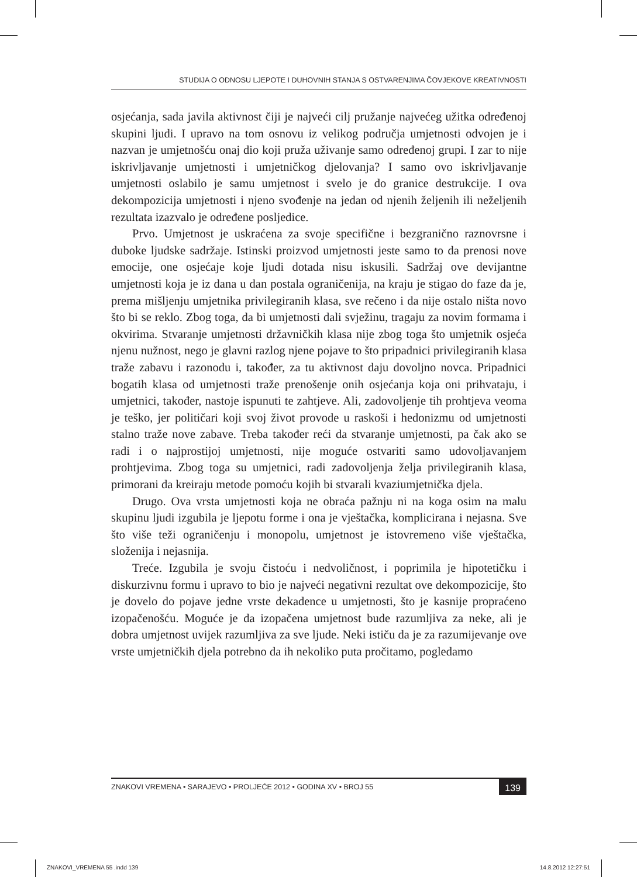STUDIJA O ODNOSU LJEPOTE I DUHOVNIH STANJA S OSTVARENJIMA ČOVJEKOVE KREATIVNOSTI
osjećanja, sada javila aktivnost čiji je najveći cilj pružanje najvećeg užitka određenoj skupini ljudi. I upravo na tom osnovu iz velikog područja umjetnosti odvojen je i nazvan je umjetnošću onaj dio koji pruža uživanje samo određenoj grupi. I zar to nije iskrivljavanje umjetnosti i umjetničkog djelovanja? I samo ovo iskrivljavanje umjetnosti oslabilo je samu umjetnost i svelo je do granice destrukcije. I ova dekompozicija umjetnosti i njeno svođenje na jedan od njenih željenih ili neželjenih rezultata izazvalo je određene posljedice.
Prvo. Umjetnost je uskraćena za svoje specifične i bezgranično raznovrsne i duboke ljudske sadržaje. Istinski proizvod umjetnosti jeste samo to da prenosi nove emocije, one osjećaje koje ljudi dotada nisu iskusili. Sadržaj ove devijantne umjetnosti koja je iz dana u dan postala ograničenija, na kraju je stigao do faze da je, prema mišljenju umjetnika privilegiranih klasa, sve rečeno i da nije ostalo ništa novo što bi se reklo. Zbog toga, da bi umjetnosti dali svježinu, tragaju za novim formama i okvirima. Stvaranje umjetnosti državničkih klasa nije zbog toga što umjetnik osjeća njenu nužnost, nego je glavni razlog njene pojave to što pripadnici privilegiranih klasa traže zabavu i razonodu i, također, za tu aktivnost daju dovoljno novca. Pripadnici bogatih klasa od umjetnosti traže prenošenje onih osjećanja koja oni prihvataju, i umjetnici, također, nastoje ispunuti te zahtjeve. Ali, zadovoljenje tih prohtjeva veoma je teško, jer političari koji svoj život provode u raskoši i hedonizmu od umjetnosti stalno traže nove zabave. Treba također reći da stvaranje umjetnosti, pa čak ako se radi i o najprostijoj umjetnosti, nije moguće ostvariti samo udovoljavanjem prohtjevima. Zbog toga su umjetnici, radi zadovoljenja želja privilegiranih klasa, primorani da kreiraju metode pomoću kojih bi stvarali kvaziumjetnička djela.
Drugo. Ova vrsta umjetnosti koja ne obraća pažnju ni na koga osim na malu skupinu ljudi izgubila je ljepotu forme i ona je vještačka, komplicirana i nejasna. Sve što više teži ograničenju i monopolu, umjetnost je istovremeno više vještačka, složenija i nejasnija.
Treće. Izgubila je svoju čistoću i nedvoličnost, i poprimila je hipotetičku i diskurzivnu formu i upravo to bio je najveći negativni rezultat ove dekompozicije, što je dovelo do pojave jedne vrste dekadence u umjetnosti, što je kasnije propraćeno izopačenošću. Moguće je da izopačena umjetnost bude razumljiva za neke, ali je dobra umjetnost uvijek razumljiva za sve ljude. Neki ističu da je za razumijevanje ove vrste umjetničkih djela potrebno da ih nekoliko puta pročitamo, pogledamo
ZNAKOVI VREMENA • SARAJEVO • PROLJEĆE 2012 • GODINA XV • BROJ 55 139
ZNAKOVI_VREMENA 55 .indd 139 14.8.2012 12:27:51